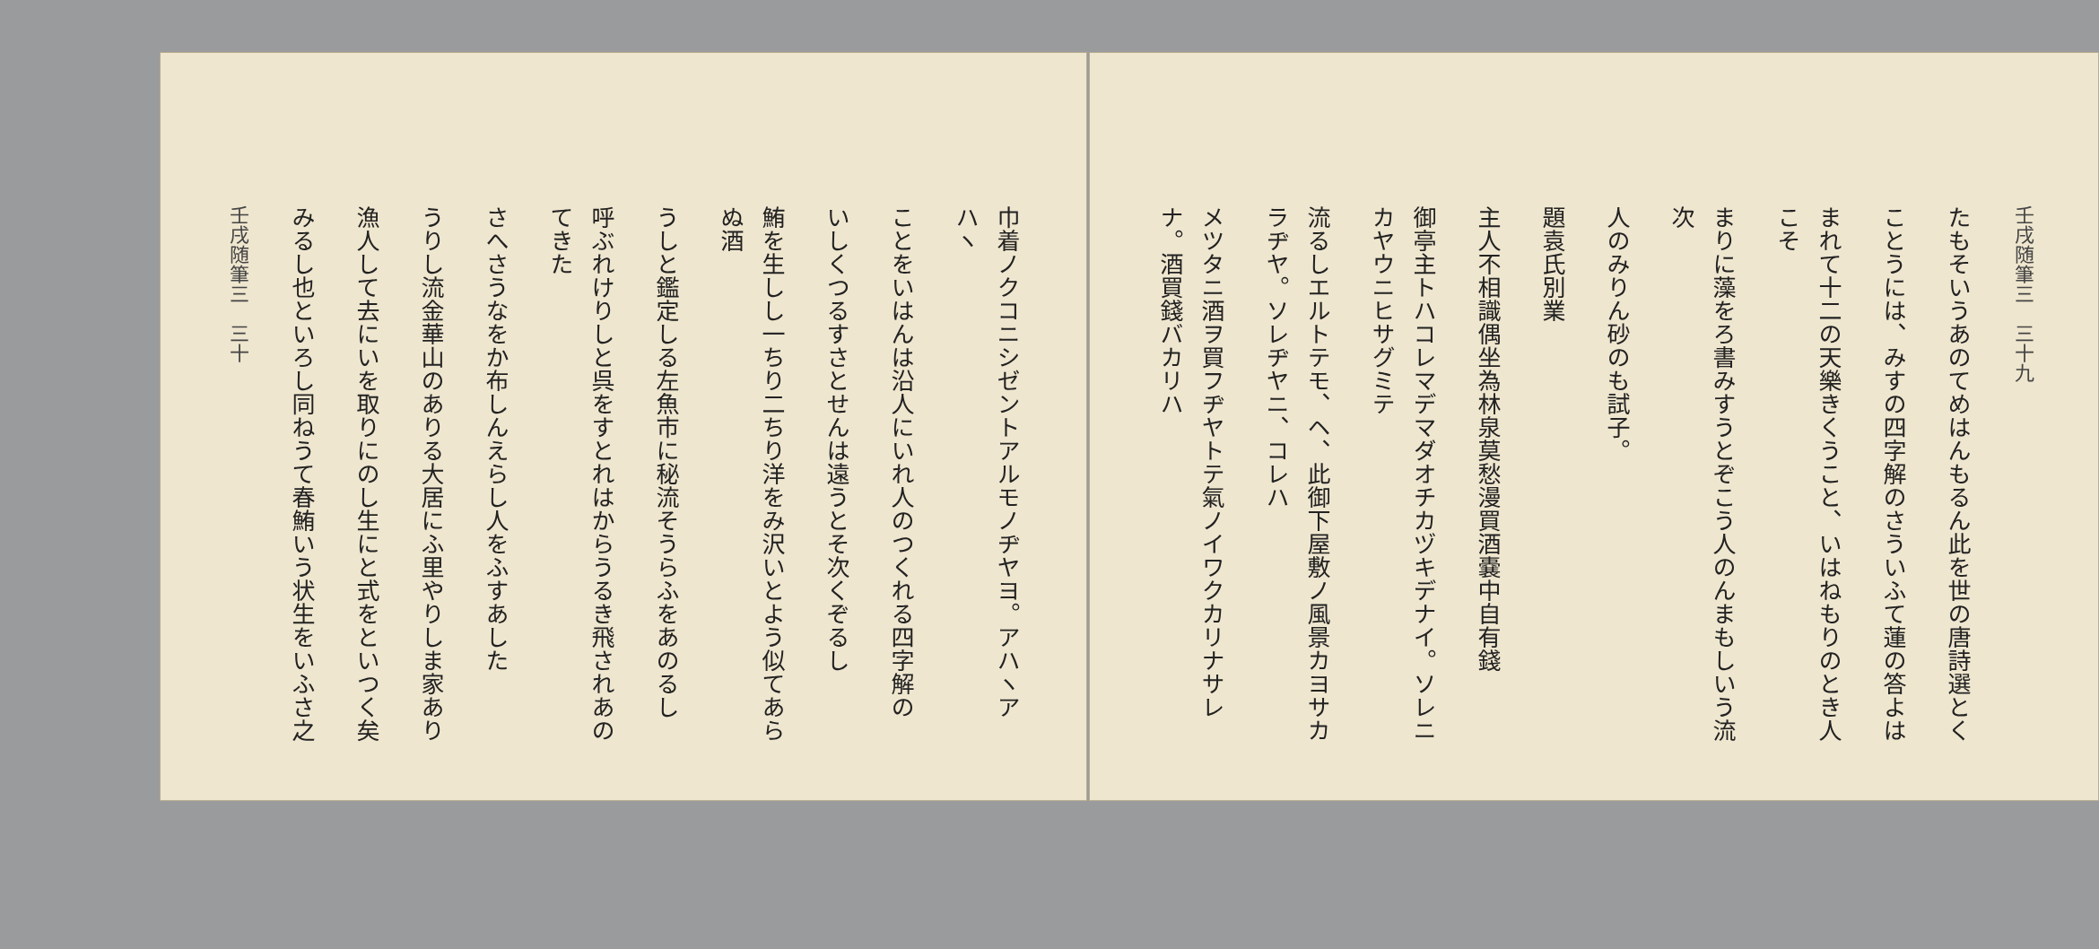巾着ノクコニシゼントアルモノヂヤヨ。アハヽアハヽ
ことをいはんは沿人にいれ人のつくれる四字解の
いしくつるすさとせんは遠うとそ次くぞるし
鮪を生しし一ちり二ちり洋をみ沢いとよう似てあらぬ酒
うしと鑑定しる左魚市に秘流そうらふをあのるし
呼ぶれけりしと呉をすとれはからうるき飛されあのてきた
さへさうなをか布しんえらし人をふすあした
うりし流金華山のありる大居にふ里やりしま家あり
漁人して去にいを取りにのし生にと式をといつく矣
みるし也といろし同ねうて春鮪いう状生をいふさ之
壬戌随筆三　三十
壬戌随筆三　三十九
たもそいうあのてめはんもるん此を世の唐詩選とく
ことうには、みすの四字解のさういふて蓮の答よは
まれて十二の天樂きくうこと、いはねもりのとき人こそ
まりに藻をろ書みすうとぞこう人のんまもしいう流次
人のみりん砂のも試子。
題袁氏別業
主人不相識偶坐為林泉莫愁漫買酒嚢中自有錢
御亭主トハコレマデマダオチカヅキデナイ。ソレニカヤウニヒサグミテ
流るしエルトテモ、ヘ、此御下屋敷ノ風景カヨサカラヂヤ。ソレヂヤニ、コレハ
メツタニ酒ヲ買フヂヤトテ氣ノイワクカリナサレナ。酒買錢バカリハ